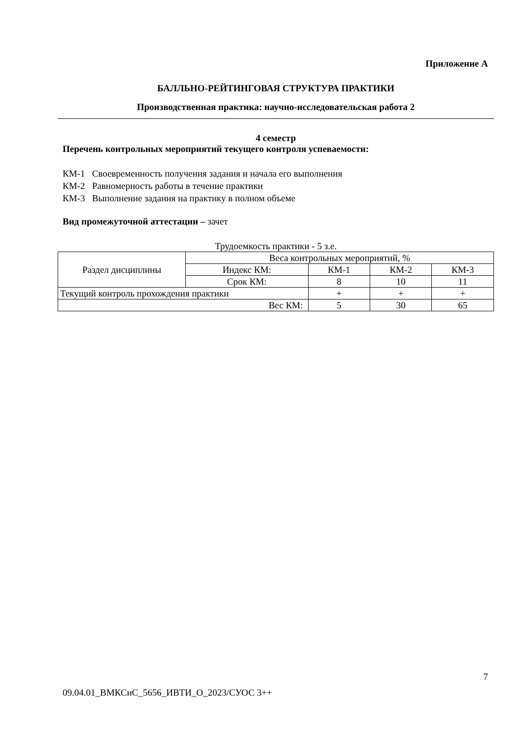Приложение А
БАЛЛЬНО-РЕЙТИНГОВАЯ СТРУКТУРА ПРАКТИКИ
Производственная практика: научно-исследовательская работа 2
4 семестр
Перечень контрольных мероприятий текущего контроля успеваемости:
КМ-1 Своевременность получения задания и начала его выполнения
КМ-2 Равномерность работы в течение практики
КМ-3 Выполнение задания на практику в полном объеме
Вид промежуточной аттестации – зачет
Трудоемкость практики - 5 з.е.
| Раздел дисциплины | Веса контрольных мероприятий, % | | | |
| | Индекс КМ: | КМ-1 | КМ-2 | КМ-3 |
| | Срок КМ: | 8 | 10 | 11 |
| Текущий контроль прохождения практики | | + | + | + |
| Вес КМ: | | 5 | 30 | 65 |
7
09.04.01_ВМКСиС_5656_ИВТИ_О_2023/СУОС 3++